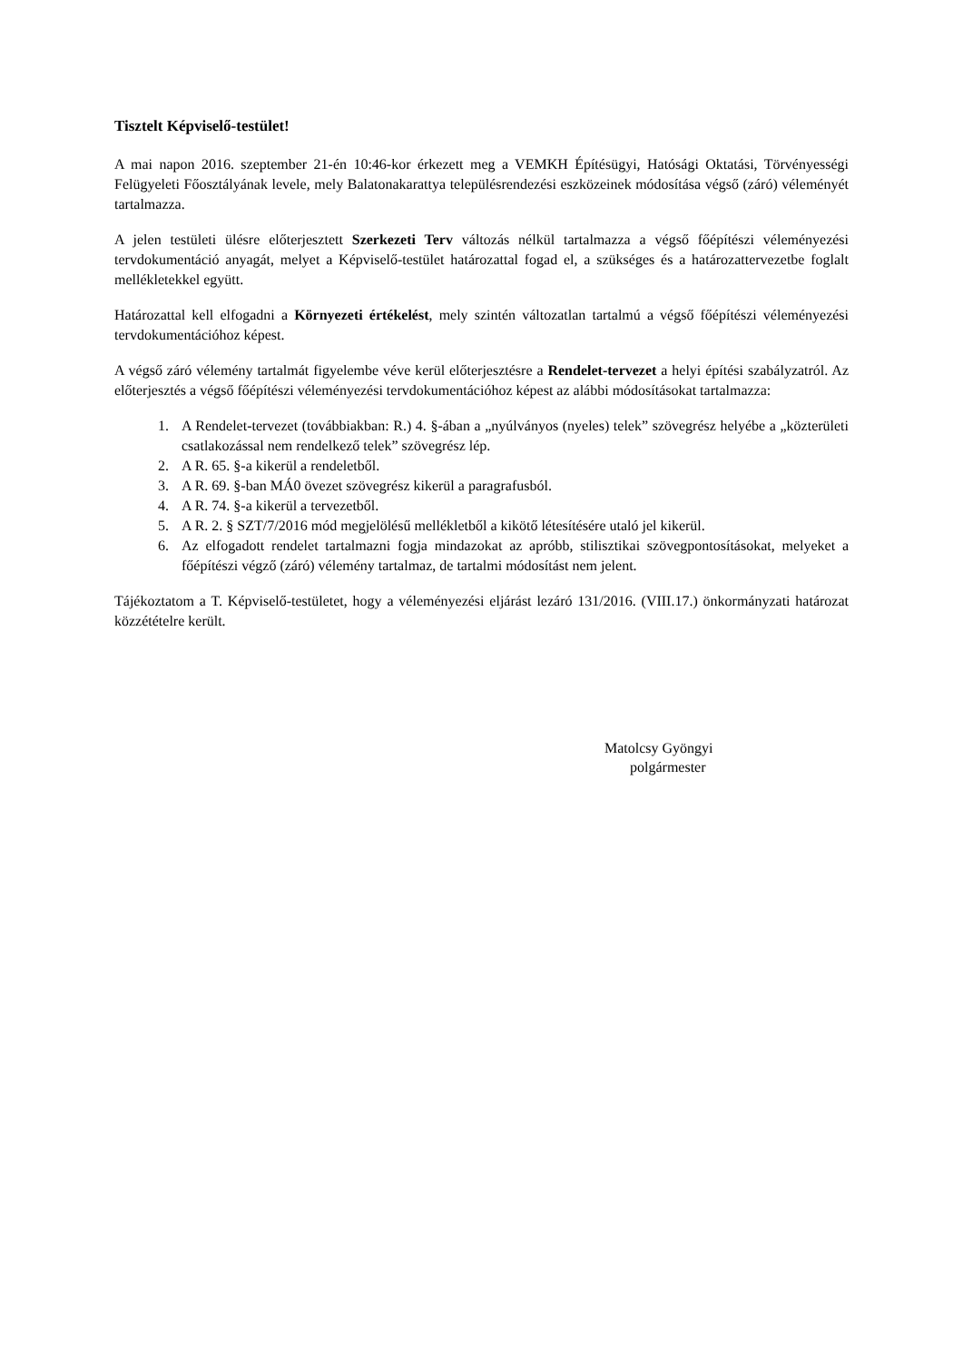Tisztelt Képviselő-testület!
A mai napon 2016. szeptember 21-én 10:46-kor érkezett meg a VEMKH Építésügyi, Hatósági Oktatási, Törvényességi Felügyeleti Főosztályának levele, mely Balatonakarattya településrendezési eszközeinek módosítása végső (záró) véleményét tartalmazza.
A jelen testületi ülésre előterjesztett Szerkezeti Terv változás nélkül tartalmazza a végső főépítészi véleményezési tervdokumentáció anyagát, melyet a Képviselő-testület határozattal fogad el, a szükséges és a határozattervezetbe foglalt mellékletekkel együtt.
Határozattal kell elfogadni a Környezeti értékelést, mely szintén változatlan tartalmú a végső főépítészi véleményezési tervdokumentációhoz képest.
A végső záró vélemény tartalmát figyelembe véve kerül előterjesztésre a Rendelet-tervezet a helyi építési szabályzatról. Az előterjesztés a végső főépítészi véleményezési tervdokumentációhoz képest az alábbi módosításokat tartalmazza:
1. A Rendelet-tervezet (továbbiakban: R.) 4. §-ában a „nyúlványos (nyeles) telek” szövegrész helyébe a „közterületi csatlakozással nem rendelkező telek” szövegrész lép.
2. A R. 65. §-a kikerül a rendeletből.
3. A R. 69. §-ban MÁ0 övezet szövegrész kikerül a paragrafusból.
4. A R. 74. §-a kikerül a tervezetből.
5. A R. 2. § SZT/7/2016 mód megjelölésű mellékletből a kikötő létesítésére utaló jel kikerül.
6. Az elfogadott rendelet tartalmazni fogja mindazokat az apróbb, stilisztikai szövegpontosításokat, melyeket a főépítészi végző (záró) vélemény tartalmaz, de tartalmi módosítást nem jelent.
Tájékoztatom a T. Képviselő-testületet, hogy a véleményezési eljárást lezáró 131/2016. (VIII.17.) önkormányzati határozat közzétételre került.
Matolcsy Gyöngyi
polgármester